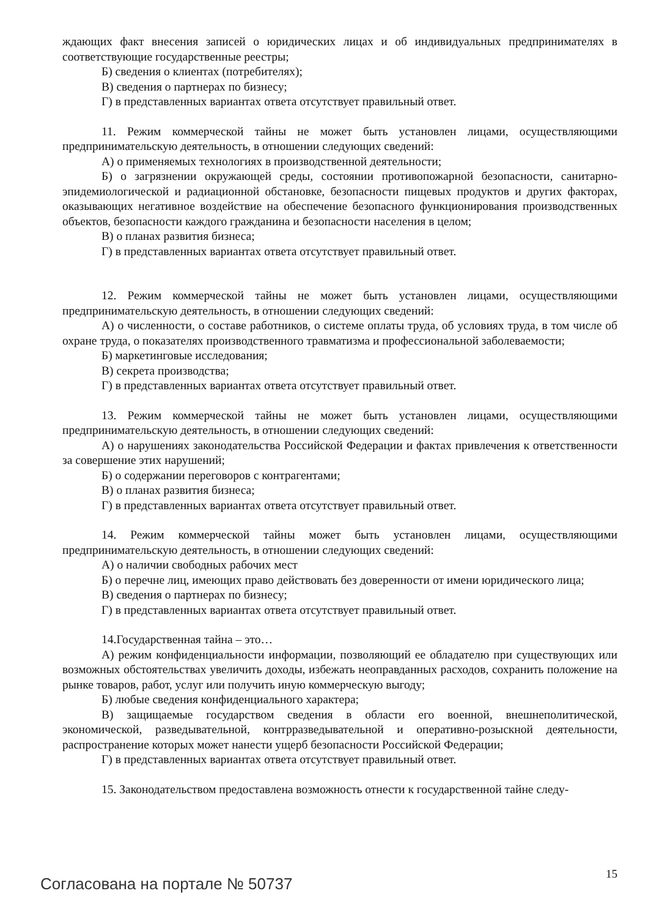ждающих факт внесения записей о юридических лицах и об индивидуальных предпринимателях в соответствующие государственные реестры;
Б) сведения о клиентах (потребителях);
В) сведения о партнерах по бизнесу;
Г) в представленных вариантах ответа отсутствует правильный ответ.
11. Режим коммерческой тайны не может быть установлен лицами, осуществляющими предпринимательскую деятельность, в отношении следующих сведений:
А) о применяемых технологиях в производственной деятельности;
Б) о загрязнении окружающей среды, состоянии противопожарной безопасности, санитарно-эпидемиологической и радиационной обстановке, безопасности пищевых продуктов и других факторах, оказывающих негативное воздействие на обеспечение безопасного функционирования производственных объектов, безопасности каждого гражданина и безопасности населения в целом;
В) о планах развития бизнеса;
Г) в представленных вариантах ответа отсутствует правильный ответ.
12. Режим коммерческой тайны не может быть установлен лицами, осуществляющими предпринимательскую деятельность, в отношении следующих сведений:
А) о численности, о составе работников, о системе оплаты труда, об условиях труда, в том числе об охране труда, о показателях производственного травматизма и профессиональной заболеваемости;
Б) маркетинговые исследования;
В) секрета производства;
Г) в представленных вариантах ответа отсутствует правильный ответ.
13. Режим коммерческой тайны не может быть установлен лицами, осуществляющими предпринимательскую деятельность, в отношении следующих сведений:
А) о нарушениях законодательства Российской Федерации и фактах привлечения к ответственности за совершение этих нарушений;
Б) о содержании переговоров с контрагентами;
В) о планах развития бизнеса;
Г) в представленных вариантах ответа отсутствует правильный ответ.
14. Режим коммерческой тайны может быть установлен лицами, осуществляющими предпринимательскую деятельность, в отношении следующих сведений:
А) о наличии свободных рабочих мест
Б) о перечне лиц, имеющих право действовать без доверенности от имени юридического лица;
В) сведения о партнерах по бизнесу;
Г) в представленных вариантах ответа отсутствует правильный ответ.
14.Государственная тайна – это…
А) режим конфиденциальности информации, позволяющий ее обладателю при существующих или возможных обстоятельствах увеличить доходы, избежать неоправданных расходов, сохранить положение на рынке товаров, работ, услуг или получить иную коммерческую выгоду;
Б) любые сведения конфиденциального характера;
В) защищаемые государством сведения в области его военной, внешнеполитической, экономической, разведывательной, контрразведывательной и оперативно-розыскной деятельности, распространение которых может нанести ущерб безопасности Российской Федерации;
Г) в представленных вариантах ответа отсутствует правильный ответ.
15. Законодательством предоставлена возможность отнести к государственной тайне следу-
Согласована на портале № 50737 15